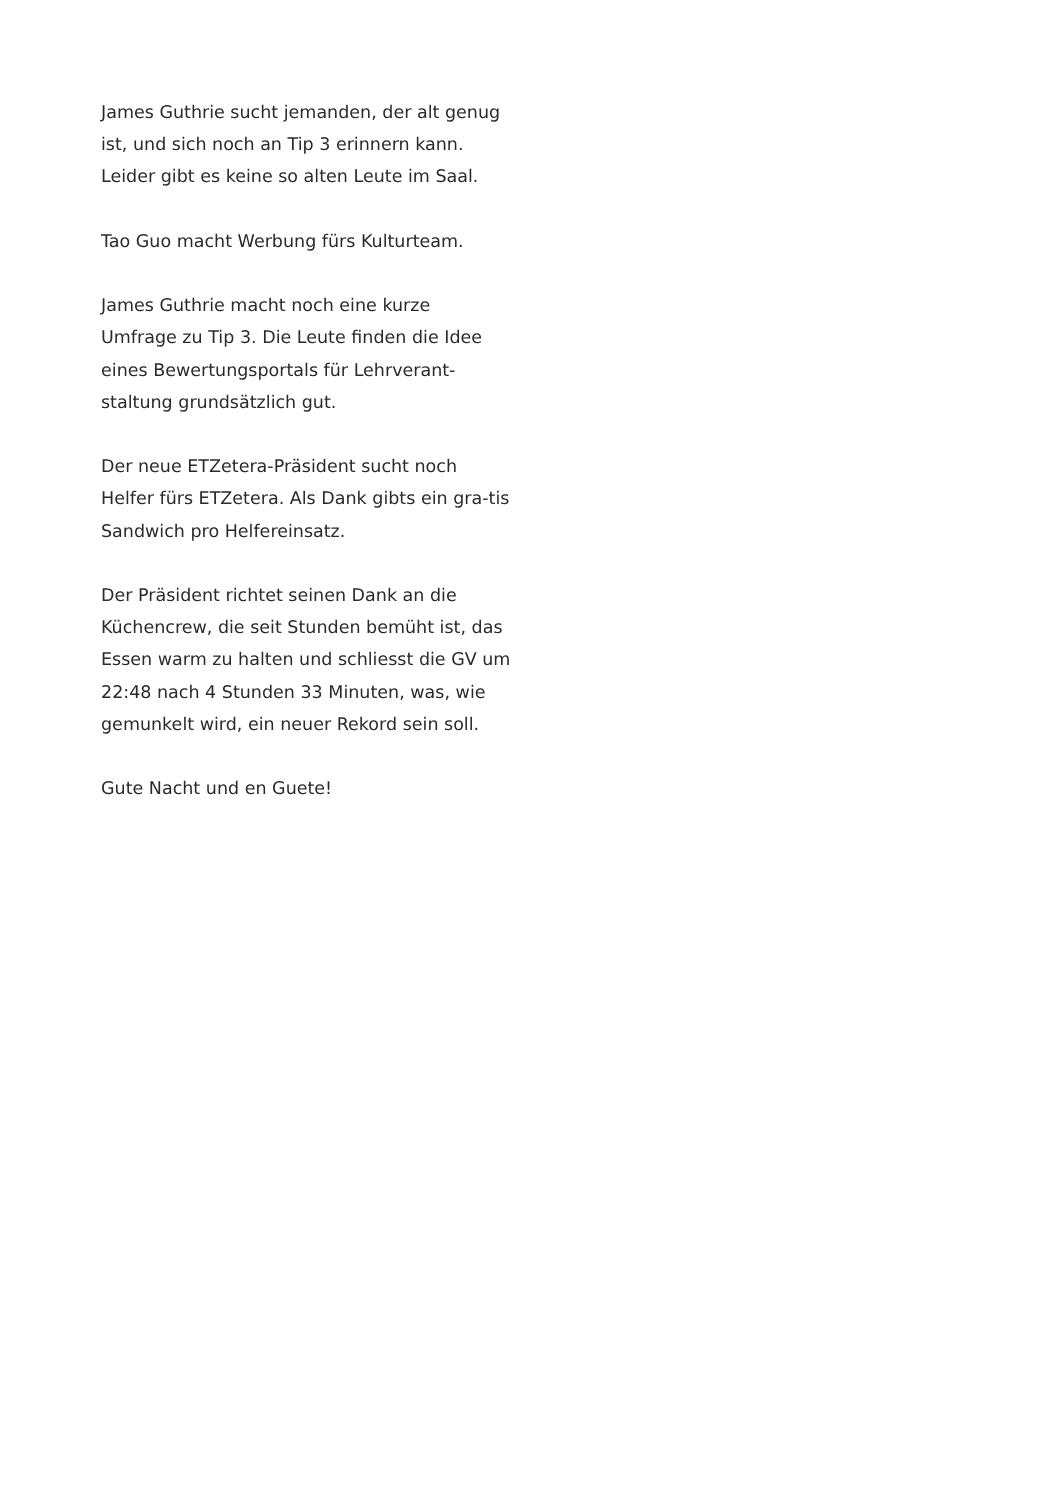James Guthrie sucht jemanden, der alt genug ist, und sich noch an Tip 3 erinnern kann. Leider gibt es keine so alten Leute im Saal.
Tao Guo macht Werbung fürs Kulturteam.
James Guthrie macht noch eine kurze Umfrage zu Tip 3. Die Leute finden die Idee eines Bewertungsportals für Lehrverant-staltung grundsätzlich gut.
Der neue ETZetera-Präsident sucht noch Helfer fürs ETZetera. Als Dank gibts ein gra-tis Sandwich pro Helfereinsatz.
Der Präsident richtet seinen Dank an die Küchencrew, die seit Stunden bemüht ist, das Essen warm zu halten und schliesst die GV um 22:48 nach 4 Stunden 33 Minuten, was, wie gemunkelt wird, ein neuer Rekord sein soll.
Gute Nacht und en Guete!